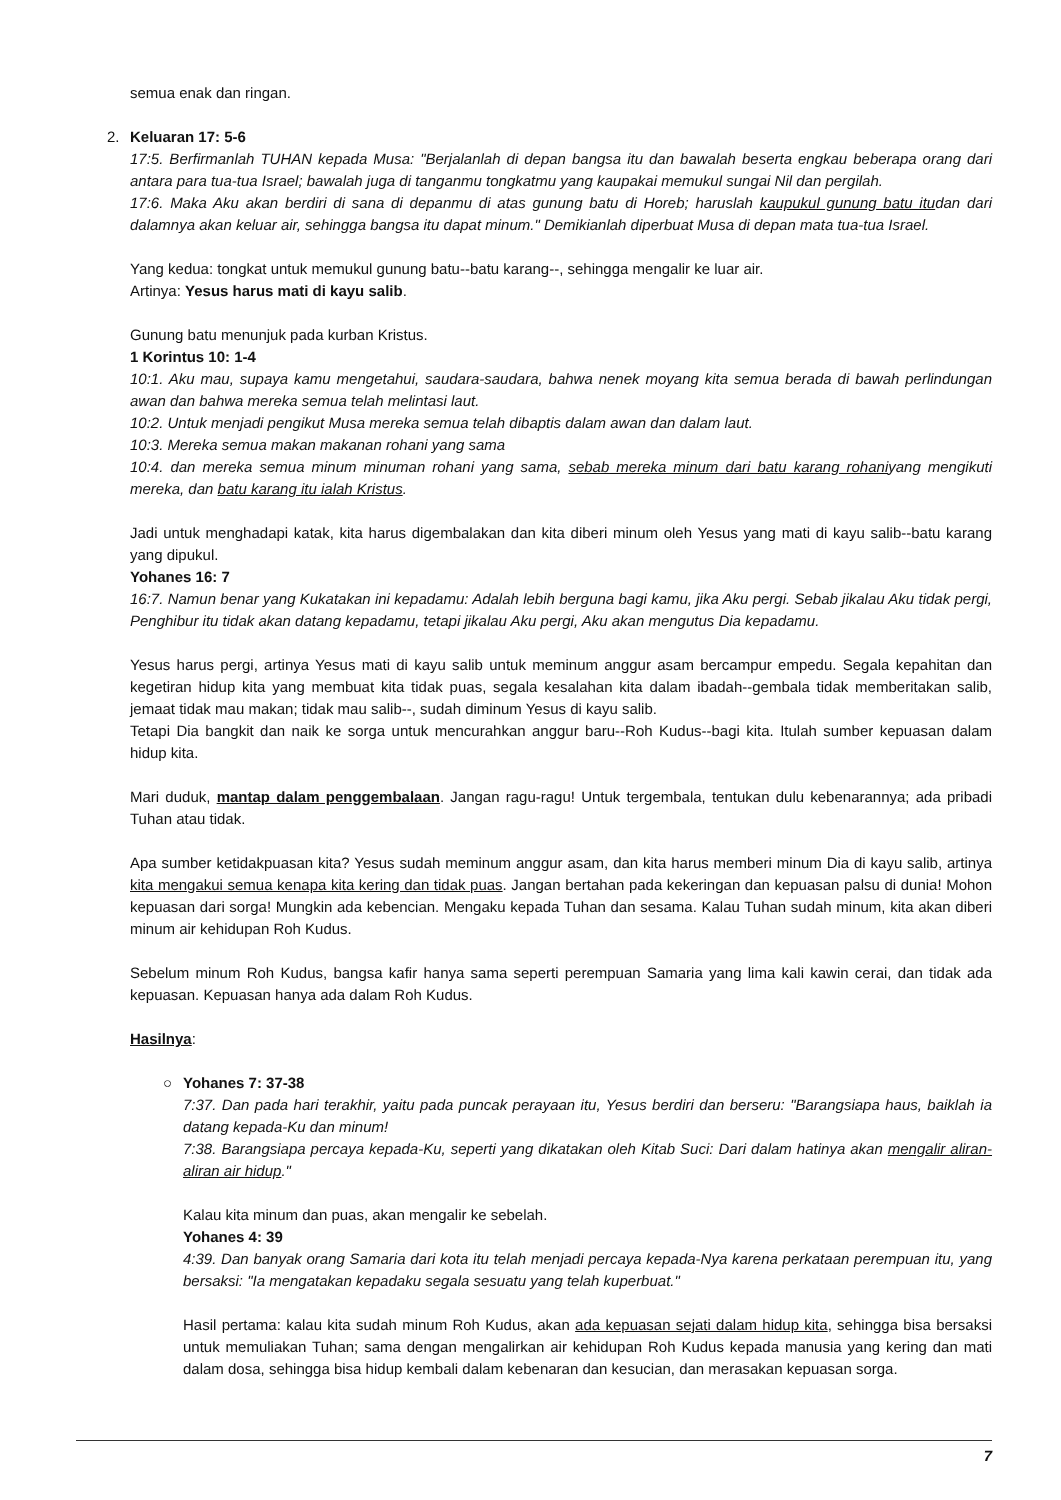semua enak dan ringan.
2. Keluaran 17: 5-6
17:5. Berfirmanlah TUHAN kepada Musa: "Berjalanlah di depan bangsa itu dan bawalah beserta engkau beberapa orang dari antara para tua-tua Israel; bawalah juga di tanganmu tongkatmu yang kaupakai memukul sungai Nil dan pergilah.
17:6. Maka Aku akan berdiri di sana di depanmu di atas gunung batu di Horeb; haruslah kaupukul gunung batu itudan dari dalamnya akan keluar air, sehingga bangsa itu dapat minum." Demikianlah diperbuat Musa di depan mata tua-tua Israel.
Yang kedua: tongkat untuk memukul gunung batu--batu karang--, sehingga mengalir ke luar air.
Artinya: Yesus harus mati di kayu salib.
Gunung batu menunjuk pada kurban Kristus.
1 Korintus 10: 1-4
10:1. Aku mau, supaya kamu mengetahui, saudara-saudara, bahwa nenek moyang kita semua berada di bawah perlindungan awan dan bahwa mereka semua telah melintasi laut.
10:2. Untuk menjadi pengikut Musa mereka semua telah dibaptis dalam awan dan dalam laut.
10:3. Mereka semua makan makanan rohani yang sama
10:4. dan mereka semua minum minuman rohani yang sama, sebab mereka minum dari batu karang rohaniyang mengikuti mereka, dan batu karang itu ialah Kristus.
Jadi untuk menghadapi katak, kita harus digembalakan dan kita diberi minum oleh Yesus yang mati di kayu salib--batu karang yang dipukul.
Yohanes 16: 7
16:7. Namun benar yang Kukatakan ini kepadamu: Adalah lebih berguna bagi kamu, jika Aku pergi. Sebab jikalau Aku tidak pergi, Penghibur itu tidak akan datang kepadamu, tetapi jikalau Aku pergi, Aku akan mengutus Dia kepadamu.
Yesus harus pergi, artinya Yesus mati di kayu salib untuk meminum anggur asam bercampur empedu. Segala kepahitan dan kegetiran hidup kita yang membuat kita tidak puas, segala kesalahan kita dalam ibadah--gembala tidak memberitakan salib, jemaat tidak mau makan; tidak mau salib--, sudah diminum Yesus di kayu salib.
Tetapi Dia bangkit dan naik ke sorga untuk mencurahkan anggur baru--Roh Kudus--bagi kita. Itulah sumber kepuasan dalam hidup kita.
Mari duduk, mantap dalam penggembalaan. Jangan ragu-ragu! Untuk tergembala, tentukan dulu kebenarannya; ada pribadi Tuhan atau tidak.
Apa sumber ketidakpuasan kita? Yesus sudah meminum anggur asam, dan kita harus memberi minum Dia di kayu salib, artinya kita mengakui semua kenapa kita kering dan tidak puas. Jangan bertahan pada kekeringan dan kepuasan palsu di dunia! Mohon kepuasan dari sorga! Mungkin ada kebencian. Mengaku kepada Tuhan dan sesama. Kalau Tuhan sudah minum, kita akan diberi minum air kehidupan Roh Kudus.
Sebelum minum Roh Kudus, bangsa kafir hanya sama seperti perempuan Samaria yang lima kali kawin cerai, dan tidak ada kepuasan. Kepuasan hanya ada dalam Roh Kudus.
Hasilnya:
○
Yohanes 7: 37-38
7:37. Dan pada hari terakhir, yaitu pada puncak perayaan itu, Yesus berdiri dan berseru: "Barangsiapa haus, baiklah ia datang kepada-Ku dan minum!
7:38. Barangsiapa percaya kepada-Ku, seperti yang dikatakan oleh Kitab Suci: Dari dalam hatinya akan mengalir aliran-aliran air hidup."
Kalau kita minum dan puas, akan mengalir ke sebelah.
Yohanes 4: 39
4:39. Dan banyak orang Samaria dari kota itu telah menjadi percaya kepada-Nya karena perkataan perempuan itu, yang bersaksi: "Ia mengatakan kepadaku segala sesuatu yang telah kuperbuat."
Hasil pertama: kalau kita sudah minum Roh Kudus, akan ada kepuasan sejati dalam hidup kita, sehingga bisa bersaksi untuk memuliakan Tuhan; sama dengan mengalirkan air kehidupan Roh Kudus kepada manusia yang kering dan mati dalam dosa, sehingga bisa hidup kembali dalam kebenaran dan kesucian, dan merasakan kepuasan sorga.
7